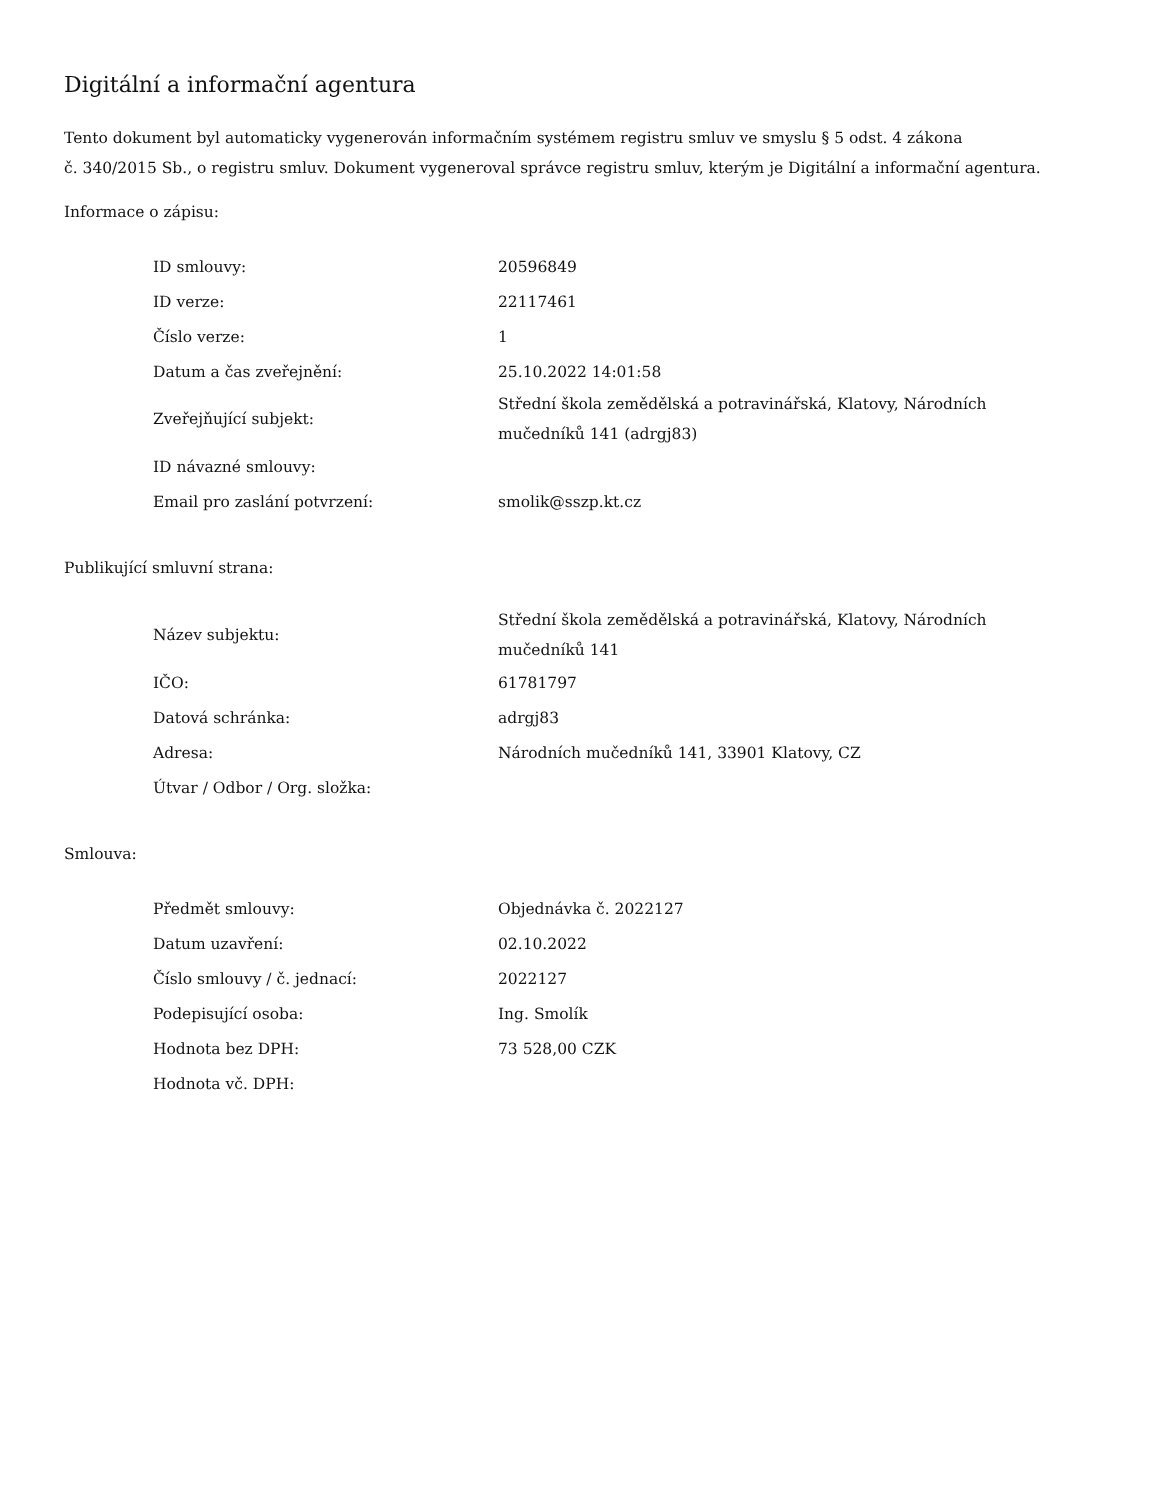Digitální a informační agentura
Tento dokument byl automaticky vygenerován informačním systémem registru smluv ve smyslu § 5 odst. 4 zákona
č. 340/2015 Sb., o registru smluv. Dokument vygeneroval správce registru smluv, kterým je Digitální a informační agentura.
Informace o zápisu:
| ID smlouvy: | 20596849 |
| ID verze: | 22117461 |
| Číslo verze: | 1 |
| Datum a čas zveřejnění: | 25.10.2022 14:01:58 |
| Zveřejňující subjekt: | Střední škola zemědělská a potravinářská, Klatovy, Národních mučedníků 141 (adrgj83) |
| ID návazné smlouvy: | |
| Email pro zaslání potvrzení: | smolik@sszp.kt.cz |
Publikující smluvní strana:
| Název subjektu: | Střední škola zemědělská a potravinářská, Klatovy, Národních mučedníků 141 |
| IČO: | 61781797 |
| Datová schránka: | adrgj83 |
| Adresa: | Národních mučedníků 141, 33901 Klatovy, CZ |
| Útvar / Odbor / Org. složka: | |
Smlouva:
| Předmět smlouvy: | Objednávka č. 2022127 |
| Datum uzavření: | 02.10.2022 |
| Číslo smlouvy / č. jednací: | 2022127 |
| Podepisující osoba: | Ing. Smolík |
| Hodnota bez DPH: | 73 528,00 CZK |
| Hodnota vč. DPH: | |